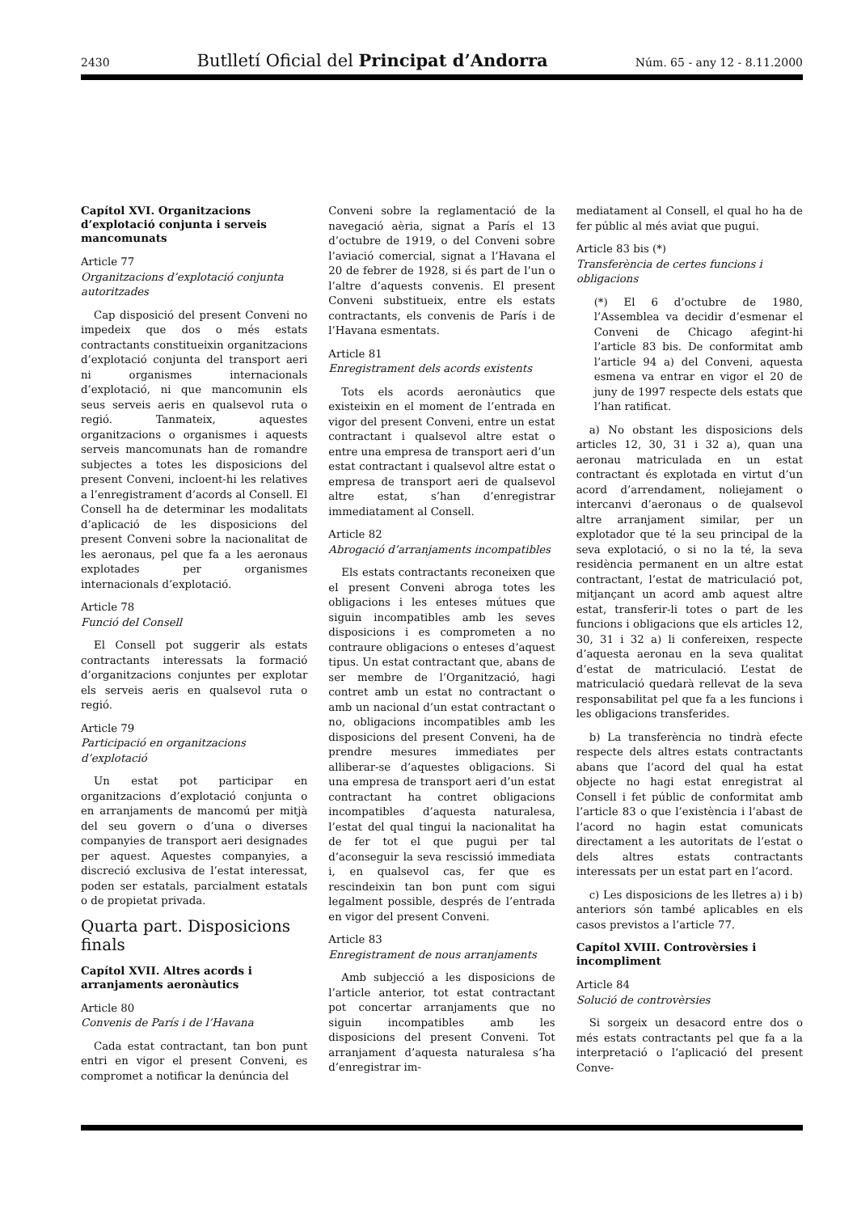2430 Butlletí Oficial del Principat d’Andorra Núm. 65 - any 12 - 8.11.2000
Capítol XVI. Organitzacions d’explotació conjunta i serveis mancomunats
Article 77
Organitzacions d’explotació conjunta autoritzades
Cap disposició del present Conveni no impedeix que dos o més estats contractants constitueixin organitzacions d’explotació conjunta del transport aeri ni organismes internacionals d’explotació, ni que mancomunin els seus serveis aeris en qualsevol ruta o regió. Tanmateix, aquestes organitzacions o organismes i aquests serveis mancomunats han de romandre subjectes a totes les disposicions del present Conveni, incloent-hi les relatives a l’enregistrament d’acords al Consell. El Consell ha de determinar les modalitats d’aplicació de les disposicions del present Conveni sobre la nacionalitat de les aeronaus, pel que fa a les aeronaus explotades per organismes internacionals d’explotació.
Article 78
Funció del Consell
El Consell pot suggerir als estats contractants interessats la formació d’organitzacions conjuntes per explotar els serveis aeris en qualsevol ruta o regió.
Article 79
Participació en organitzacions d’explotació
Un estat pot participar en organitzacions d’explotació conjunta o en arranjaments de mancomú per mitjà del seu govern o d’una o diverses companyies de transport aeri designades per aquest. Aquestes companyies, a discreció exclusiva de l’estat interessat, poden ser estatals, parcialment estatals o de propietat privada.
Quarta part. Disposicions finals
Capítol XVII. Altres acords i arranjaments aeronàutics
Article 80
Convenis de París i de l’Havana
Cada estat contractant, tan bon punt entri en vigor el present Conveni, es compromet a notificar la denúncia del
Conveni sobre la reglamentació de la navegació aèria, signat a París el 13 d’octubre de 1919, o del Conveni sobre l’aviació comercial, signat a l’Havana el 20 de febrer de 1928, si és part de l’un o l’altre d’aquests convenis. El present Conveni substitueix, entre els estats contractants, els convenis de París i de l’Havana esmentats.
Article 81
Enregistrament dels acords existents
Tots els acords aeronàutics que existeixin en el moment de l’entrada en vigor del present Conveni, entre un estat contractant i qualsevol altre estat o entre una empresa de transport aeri d’un estat contractant i qualsevol altre estat o empresa de transport aeri de qualsevol altre estat, s’han d’enregistrar immediatament al Consell.
Article 82
Abrogació d’arranjaments incompatibles
Els estats contractants reconeixen que el present Conveni abroga totes les obligacions i les enteses mútues que siguin incompatibles amb les seves disposicions i es comprometen a no contraure obligacions o enteses d’aquest tipus. Un estat contractant que, abans de ser membre de l’Organització, hagi contret amb un estat no contractant o amb un nacional d’un estat contractant o no, obligacions incompatibles amb les disposicions del present Conveni, ha de prendre mesures immediates per alliberar-se d’aquestes obligacions. Si una empresa de transport aeri d’un estat contractant ha contret obligacions incompatibles d’aquesta naturalesa, l’estat del qual tingui la nacionalitat ha de fer tot el que pugui per tal d’aconseguir la seva rescissió immediata i, en qualsevol cas, fer que es rescindeixin tan bon punt com sigui legalment possible, després de l’entrada en vigor del present Conveni.
Article 83
Enregistrament de nous arranjaments
Amb subjecció a les disposicions de l’article anterior, tot estat contractant pot concertar arranjaments que no siguin incompatibles amb les disposicions del present Conveni. Tot arranjament d’aquesta naturalesa s’ha d’enregistrar im-
mediatament al Consell, el qual ho ha de fer públic al més aviat que pugui.
Article 83 bis (*)
Transferència de certes funcions i obligacions
(*) El 6 d’octubre de 1980, l’Assemblea va decidir d’esmenar el Conveni de Chicago afegint-hi l’article 83 bis. De conformitat amb l’article 94 a) del Conveni, aquesta esmena va entrar en vigor el 20 de juny de 1997 respecte dels estats que l’han ratificat.
a) No obstant les disposicions dels articles 12, 30, 31 i 32 a), quan una aeronau matriculada en un estat contractant és explotada en virtut d’un acord d’arrendament, noliejament o intercanvi d’aeronaus o de qualsevol altre arranjament similar, per un explotador que té la seu principal de la seva explotació, o si no la té, la seva residència permanent en un altre estat contractant, l’estat de matriculació pot, mitjançant un acord amb aquest altre estat, transferir-li totes o part de les funcions i obligacions que els articles 12, 30, 31 i 32 a) li confereixen, respecte d’aquesta aeronau en la seva qualitat d’estat de matriculació. L’estat de matriculació quedarà rellevat de la seva responsabilitat pel que fa a les funcions i les obligacions transferides.
b) La transferència no tindrà efecte respecte dels altres estats contractants abans que l’acord del qual ha estat objecte no hagi estat enregistrat al Consell i fet públic de conformitat amb l’article 83 o que l’existència i l’abast de l’acord no hagin estat comunicats directament a les autoritats de l’estat o dels altres estats contractants interessats per un estat part en l’acord.
c) Les disposicions de les lletres a) i b) anteriors són també aplicables en els casos previstos a l’article 77.
Capítol XVIII. Controvèrsies i incompliment
Article 84
Solució de controvèrsies
Si sorgeix un desacord entre dos o més estats contractants pel que fa a la interpretació o l’aplicació del present Conve-